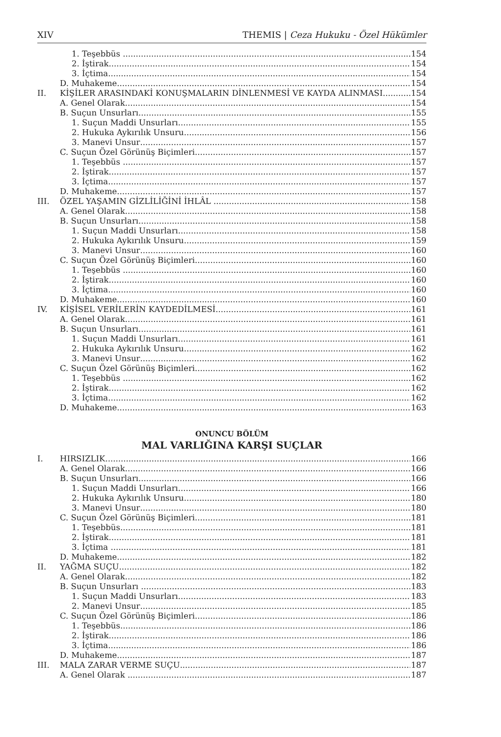XIV THEMIS | Ceza Hukuku - Özel Hükümler
1. Teşebbüs 154
2. İştirak 154
3. İçtima 154
D. Muhakeme 154
II. KİŞİLER ARASINDAKİ KONUŞMALARIN DİNLENMESİ VE KAYDA ALINMASI 154
A. Genel Olarak 154
B. Suçun Unsurları 155
1. Suçun Maddi Unsurları 155
2. Hukuka Aykırılık Unsuru 156
3. Manevi Unsur 157
C. Suçun Özel Görünüş Biçimleri 157
1. Teşebbüs 157
2. İştirak 157
3. İçtima 157
D. Muhakeme 157
III. ÖZEL YAŞAMIN GİZLİLİĞİNİ İHLÂL 158
A. Genel Olarak 158
B. Suçun Unsurları 158
1. Suçun Maddi Unsurları 158
2. Hukuka Aykırılık Unsuru 159
3. Manevi Unsur 160
C. Suçun Özel Görünüş Biçimleri 160
1. Teşebbüs 160
2. İştirak 160
3. İçtima 160
D. Muhakeme 160
IV. KİŞİSEL VERİLERİN KAYDEDİLMESİ 161
A. Genel Olarak 161
B. Suçun Unsurları 161
1. Suçun Maddi Unsurları 161
2. Hukuka Aykırılık Unsuru 162
3. Manevi Unsur 162
C. Suçun Özel Görünüş Biçimleri 162
1. Teşebbüs 162
2. İştirak 162
3. İçtima 162
D. Muhakeme 163
ONUNCU BÖLÜM
MAL VARLIĞINA KARŞI SUÇLAR
I. HIRSIZLIK 166
A. Genel Olarak 166
B. Suçun Unsurları 166
1. Suçun Maddi Unsurları 166
2. Hukuka Aykırılık Unsuru 180
3. Manevi Unsur 180
C. Suçun Özel Görünüş Biçimleri 181
1. Teşebbüs 181
2. İştirak 181
3. İçtima 181
D. Muhakeme 182
II. YAĞMA SUÇU 182
A. Genel Olarak 182
B. Suçun Unsurları 183
1. Suçun Maddi Unsurları 183
2. Manevi Unsur 185
C. Suçun Özel Görünüş Biçimleri 186
1. Teşebbüs 186
2. İştirak 186
3. İçtima 186
D. Muhakeme 187
III. MALA ZARAR VERME SUÇU 187
A. Genel Olarak 187